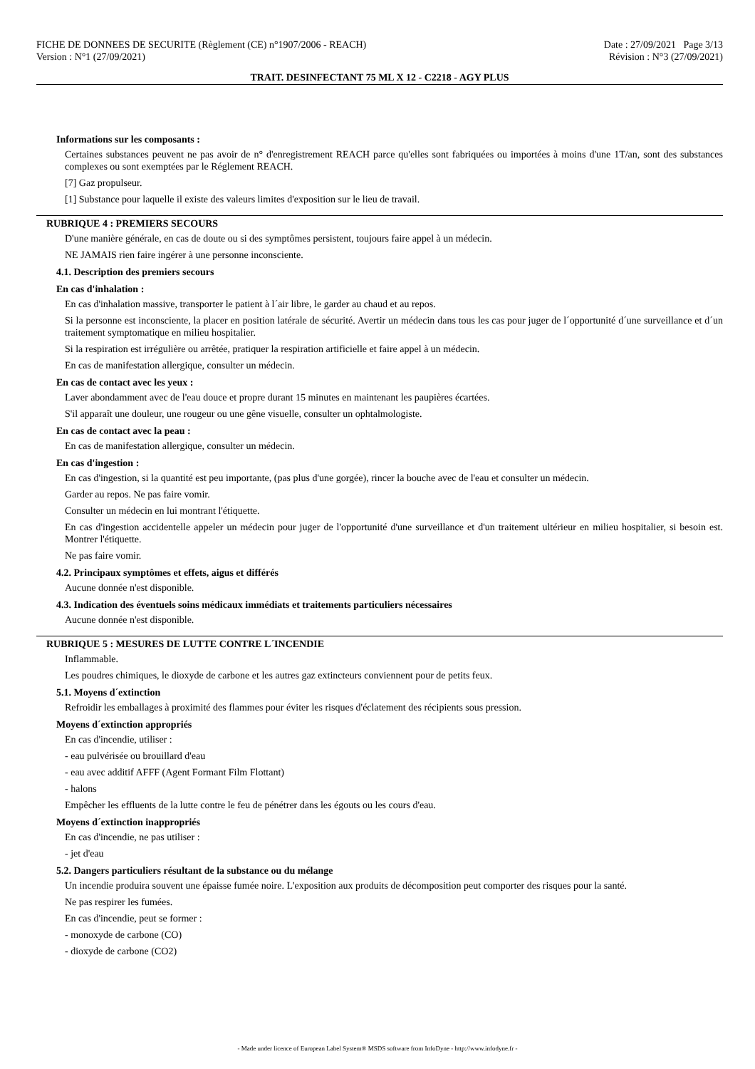FICHE DE DONNEES DE SECURITE (Règlement (CE) n°1907/2006 - REACH) Date : 27/09/2021 Page 3/13
Version : N°1 (27/09/2021) Révision : N°3 (27/09/2021)
TRAIT. DESINFECTANT 75 ML X 12 - C2218 - AGY PLUS
Informations sur les composants :
Certaines substances peuvent ne pas avoir de n° d'enregistrement REACH parce qu'elles sont fabriquées ou importées à moins d'une 1T/an, sont des substances complexes ou sont exemptées par le Réglement REACH.
[7] Gaz propulseur.
[1] Substance pour laquelle il existe des valeurs limites d'exposition sur le lieu de travail.
RUBRIQUE 4 : PREMIERS SECOURS
D'une manière générale, en cas de doute ou si des symptômes persistent, toujours faire appel à un médecin.
NE JAMAIS rien faire ingérer à une personne inconsciente.
4.1. Description des premiers secours
En cas d'inhalation :
En cas d'inhalation massive, transporter le patient à l´air libre, le garder au chaud et au repos.
Si la personne est inconsciente, la placer en position latérale de sécurité. Avertir un médecin dans tous les cas pour juger de l´opportunité d´une surveillance et d´un traitement symptomatique en milieu hospitalier.
Si la respiration est irrégulière ou arrêtée, pratiquer la respiration artificielle et faire appel à un médecin.
En cas de manifestation allergique, consulter un médecin.
En cas de contact avec les yeux :
Laver abondamment avec de l'eau douce et propre durant 15 minutes en maintenant les paupières écartées.
S'il apparaît une douleur, une rougeur ou une gêne visuelle, consulter un ophtalmologiste.
En cas de contact avec la peau :
En cas de manifestation allergique, consulter un médecin.
En cas d'ingestion :
En cas d'ingestion, si la quantité est peu importante, (pas plus d'une gorgée), rincer la bouche avec de l'eau et consulter un médecin.
Garder au repos. Ne pas faire vomir.
Consulter un médecin en lui montrant l'étiquette.
En cas d'ingestion accidentelle appeler un médecin pour juger de l'opportunité d'une surveillance et d'un traitement ultérieur en milieu hospitalier, si besoin est. Montrer l'étiquette.
Ne pas faire vomir.
4.2. Principaux symptômes et effets, aigus et différés
Aucune donnée n'est disponible.
4.3. Indication des éventuels soins médicaux immédiats et traitements particuliers nécessaires
Aucune donnée n'est disponible.
RUBRIQUE 5 : MESURES DE LUTTE CONTRE L´INCENDIE
Inflammable.
Les poudres chimiques, le dioxyde de carbone et les autres gaz extincteurs conviennent pour de petits feux.
5.1. Moyens d´extinction
Refroidir les emballages à proximité des flammes pour éviter les risques d'éclatement des récipients sous pression.
Moyens d´extinction appropriés
En cas d'incendie, utiliser :
- eau pulvérisée ou brouillard d'eau
- eau avec additif AFFF (Agent Formant Film Flottant)
- halons
Empêcher les effluents de la lutte contre le feu de pénétrer dans les égouts ou les cours d'eau.
Moyens d´extinction inappropriés
En cas d'incendie, ne pas utiliser :
- jet d'eau
5.2. Dangers particuliers résultant de la substance ou du mélange
Un incendie produira souvent une épaisse fumée noire. L'exposition aux produits de décomposition peut comporter des risques pour la santé.
Ne pas respirer les fumées.
En cas d'incendie, peut se former :
- monoxyde de carbone (CO)
- dioxyde de carbone (CO2)
- Made under licence of European Label System® MSDS software from InfoDyne - http://www.infodyne.fr -